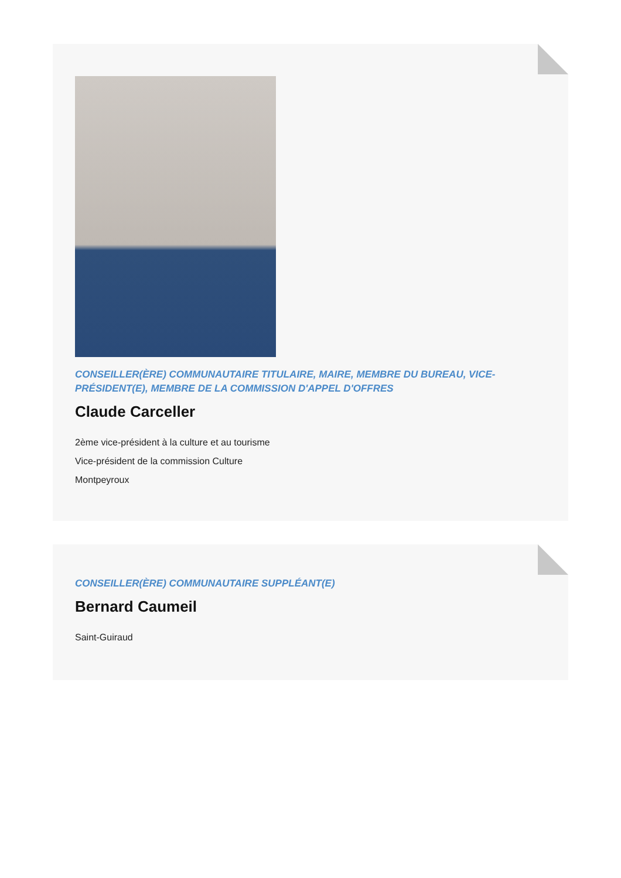CONSEILLER(ÈRE) COMMUNAUTAIRE TITULAIRE, MAIRE, MEMBRE DU BUREAU, VICE-PRÉSIDENT(E), MEMBRE DE LA COMMISSION D'APPEL D'OFFRES
Claude Carceller
2ème vice-président à la culture et au tourisme
Vice-président de la commission Culture
Montpeyroux
CONSEILLER(ÈRE) COMMUNAUTAIRE SUPPLÉANT(E)
Bernard Caumeil
Saint-Guiraud